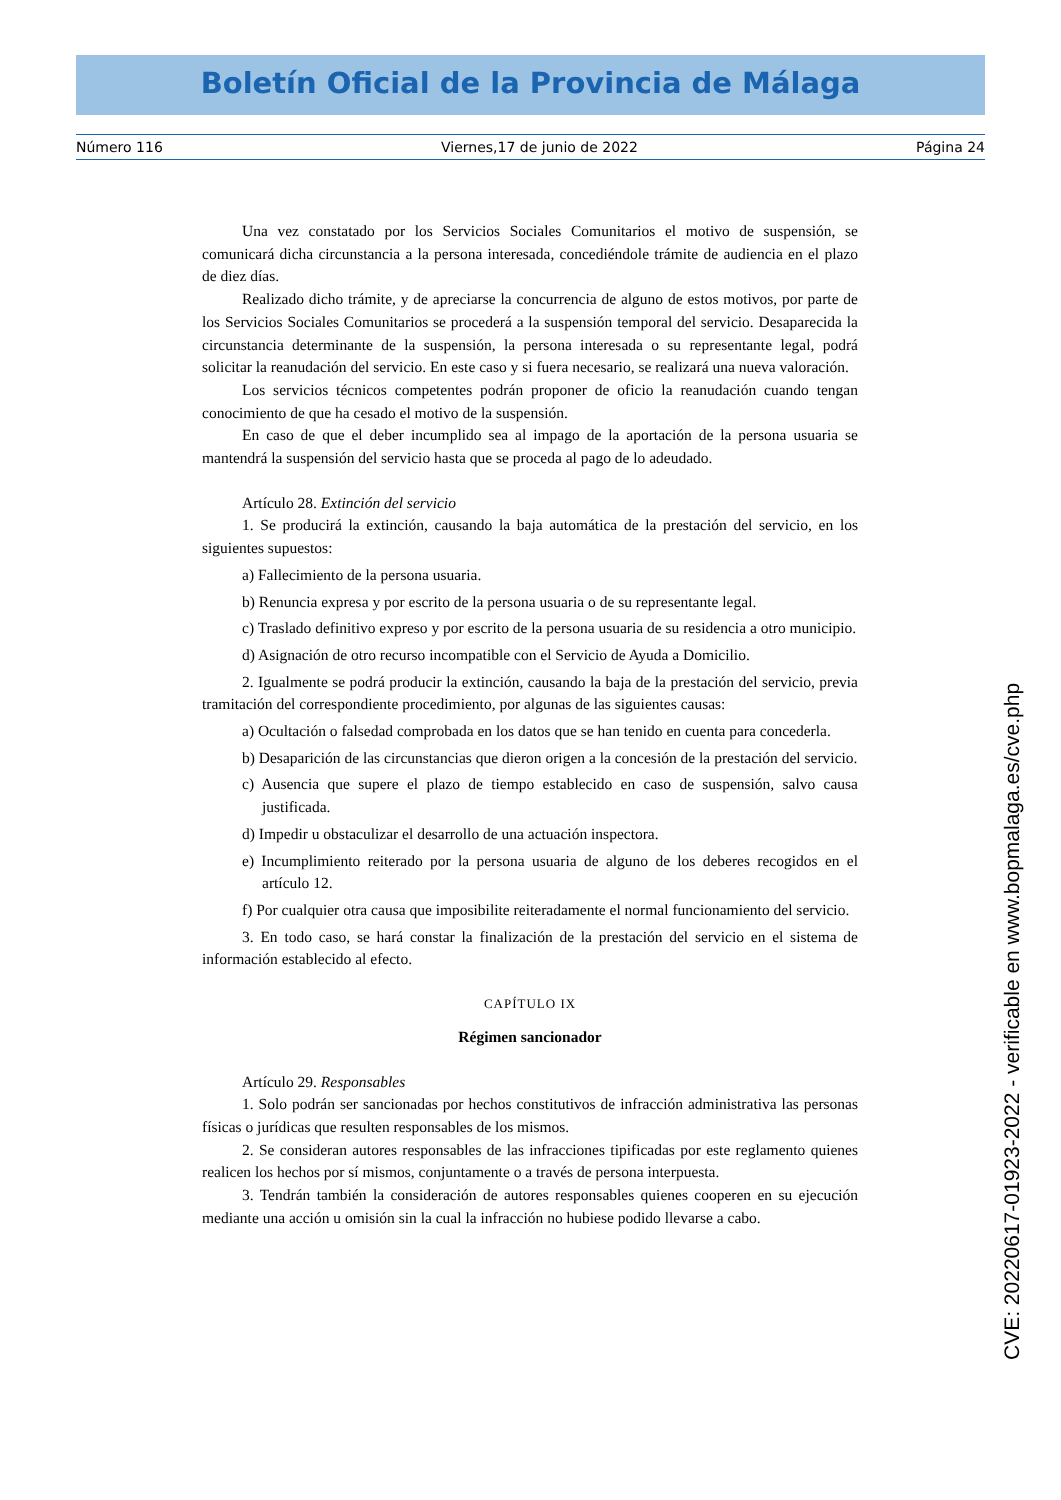Boletín Oficial de la Provincia de Málaga
Número 116 Viernes,17 de junio de 2022 Página 24
Una vez constatado por los Servicios Sociales Comunitarios el motivo de suspensión, se comunicará dicha circunstancia a la persona interesada, concediéndole trámite de audiencia en el plazo de diez días.
Realizado dicho trámite, y de apreciarse la concurrencia de alguno de estos motivos, por parte de los Servicios Sociales Comunitarios se procederá a la suspensión temporal del servicio. Desaparecida la circunstancia determinante de la suspensión, la persona interesada o su representante legal, podrá solicitar la reanudación del servicio. En este caso y si fuera necesario, se realizará una nueva valoración.
Los servicios técnicos competentes podrán proponer de oficio la reanudación cuando tengan conocimiento de que ha cesado el motivo de la suspensión.
En caso de que el deber incumplido sea al impago de la aportación de la persona usuaria se mantendrá la suspensión del servicio hasta que se proceda al pago de lo adeudado.
Artículo 28. Extinción del servicio
1. Se producirá la extinción, causando la baja automática de la prestación del servicio, en los siguientes supuestos:
a) Fallecimiento de la persona usuaria.
b) Renuncia expresa y por escrito de la persona usuaria o de su representante legal.
c) Traslado definitivo expreso y por escrito de la persona usuaria de su residencia a otro municipio.
d) Asignación de otro recurso incompatible con el Servicio de Ayuda a Domicilio.
2. Igualmente se podrá producir la extinción, causando la baja de la prestación del servicio, previa tramitación del correspondiente procedimiento, por algunas de las siguientes causas:
a) Ocultación o falsedad comprobada en los datos que se han tenido en cuenta para concederla.
b) Desaparición de las circunstancias que dieron origen a la concesión de la prestación del servicio.
c) Ausencia que supere el plazo de tiempo establecido en caso de suspensión, salvo causa justificada.
d) Impedir u obstaculizar el desarrollo de una actuación inspectora.
e) Incumplimiento reiterado por la persona usuaria de alguno de los deberes recogidos en el artículo 12.
f) Por cualquier otra causa que imposibilite reiteradamente el normal funcionamiento del servicio.
3. En todo caso, se hará constar la finalización de la prestación del servicio en el sistema de información establecido al efecto.
CAPÍTULO IX
Régimen sancionador
Artículo 29. Responsables
1. Solo podrán ser sancionadas por hechos constitutivos de infracción administrativa las personas físicas o jurídicas que resulten responsables de los mismos.
2. Se consideran autores responsables de las infracciones tipificadas por este reglamento quienes realicen los hechos por sí mismos, conjuntamente o a través de persona interpuesta.
3. Tendrán también la consideración de autores responsables quienes cooperen en su ejecución mediante una acción u omisión sin la cual la infracción no hubiese podido llevarse a cabo.
CVE: 20220617-01923-2022 - verificable en www.bopmalaga.es/cve.php